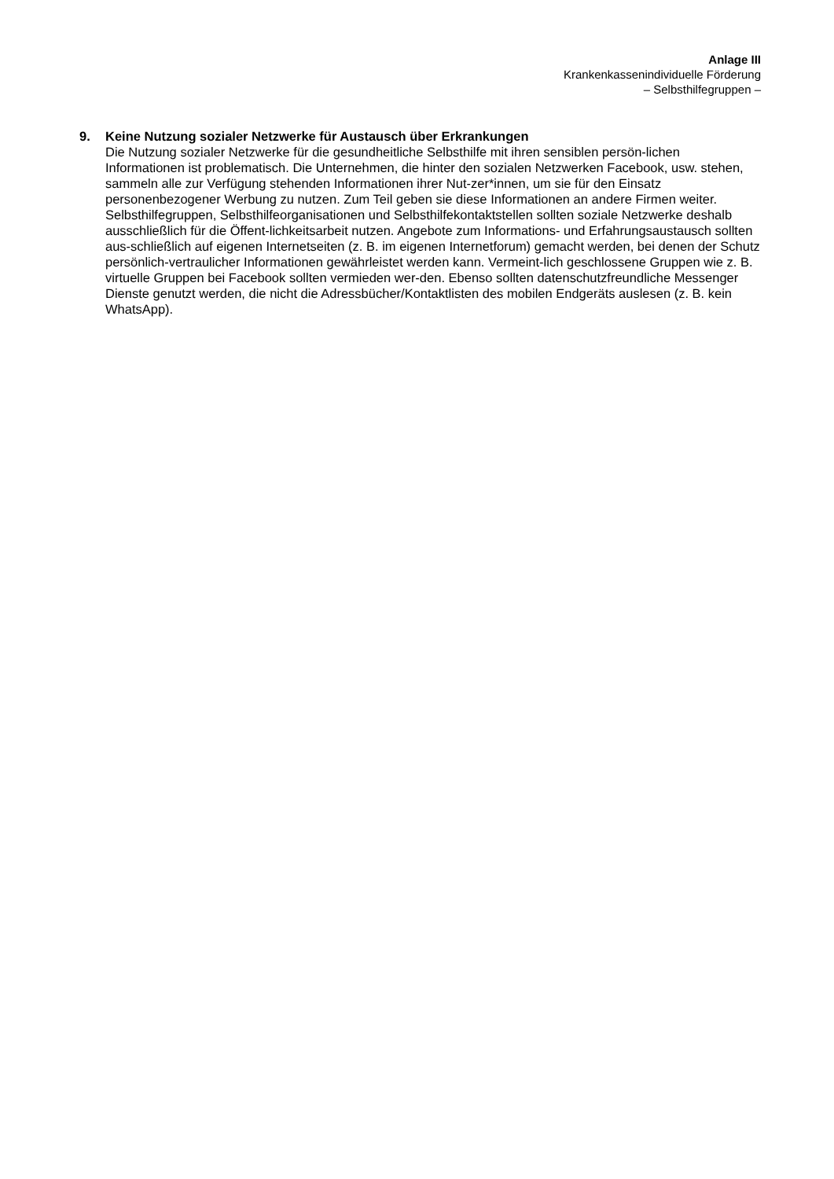Anlage III
Krankenkassenindividuelle Förderung
– Selbsthilfegruppen –
9. Keine Nutzung sozialer Netzwerke für Austausch über Erkrankungen
Die Nutzung sozialer Netzwerke für die gesundheitliche Selbsthilfe mit ihren sensiblen persön-lichen Informationen ist problematisch. Die Unternehmen, die hinter den sozialen Netzwerken Facebook, usw. stehen, sammeln alle zur Verfügung stehenden Informationen ihrer Nut-zer*innen, um sie für den Einsatz personenbezogener Werbung zu nutzen. Zum Teil geben sie diese Informationen an andere Firmen weiter. Selbsthilfegruppen, Selbsthilfeorganisationen und Selbsthilfekontaktstellen sollten soziale Netzwerke deshalb ausschließlich für die Öffent-lichkeitsarbeit nutzen. Angebote zum Informations- und Erfahrungsaustausch sollten aus-schließlich auf eigenen Internetseiten (z. B. im eigenen Internetforum) gemacht werden, bei denen der Schutz persönlich-vertraulicher Informationen gewährleistet werden kann. Vermeint-lich geschlossene Gruppen wie z. B. virtuelle Gruppen bei Facebook sollten vermieden wer-den. Ebenso sollten datenschutzfreundliche Messenger Dienste genutzt werden, die nicht die Adressbücher/Kontaktlisten des mobilen Endgeräts auslesen (z. B. kein WhatsApp).